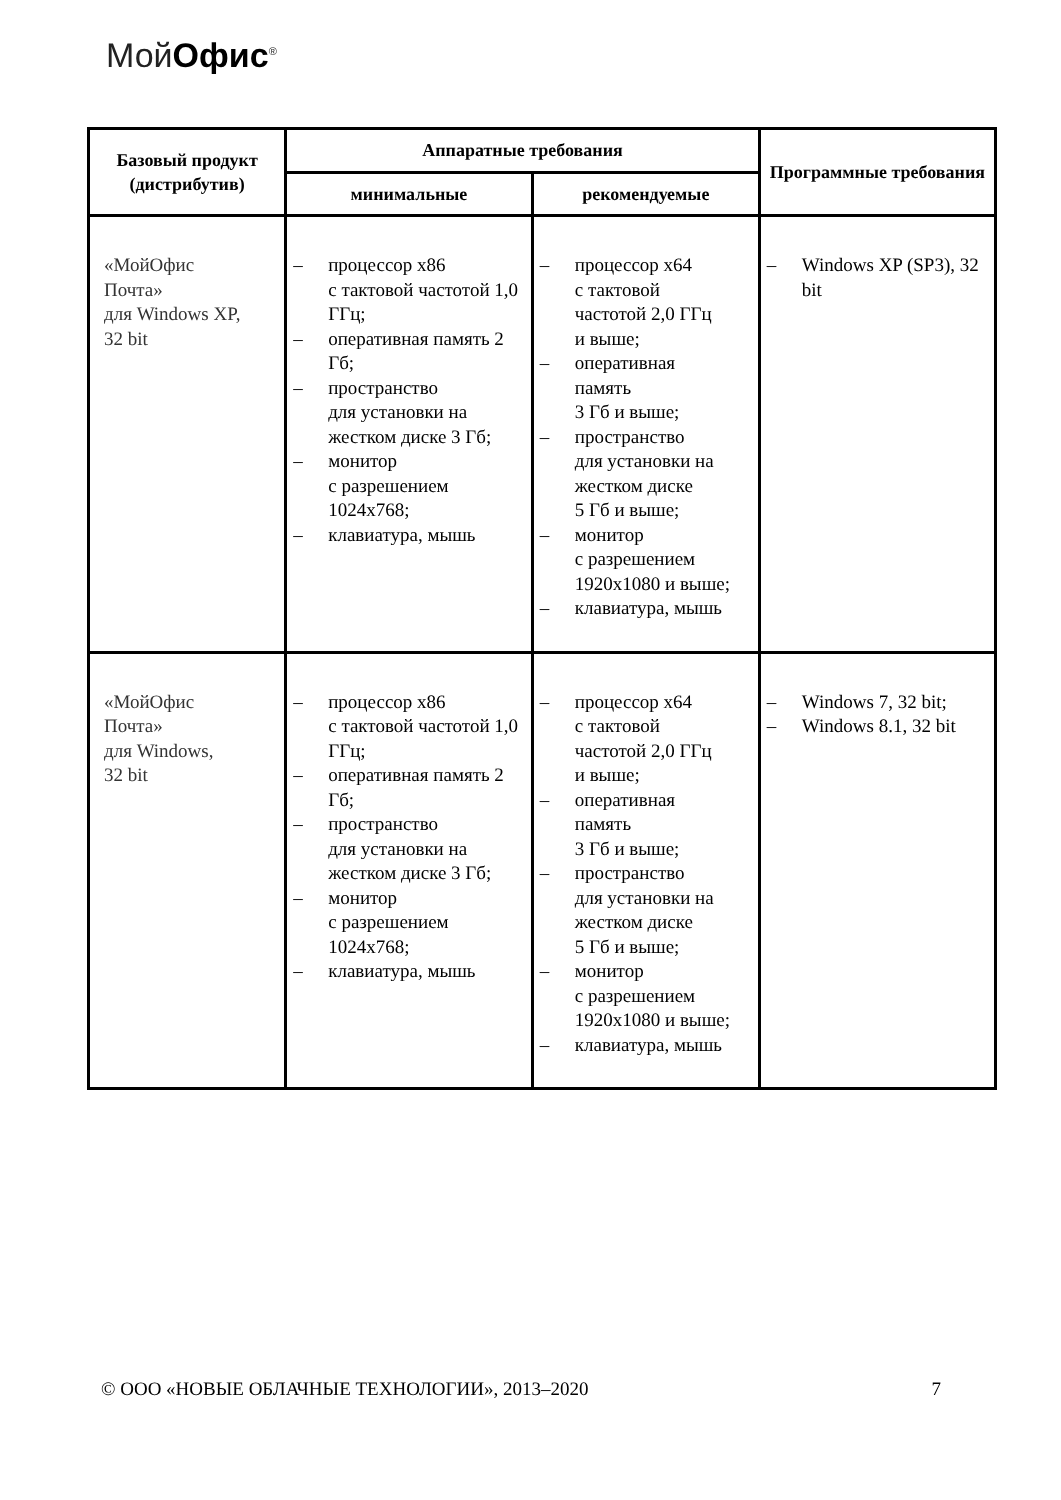МойОфис<sup>®</sup>
| Базовый продукт (дистрибутив) | Аппаратные требования | | Программные требования |
| --- | --- | --- | --- |
| | минимальные | рекомендуемые | |
| «МойОфис Почта» для Windows XP, 32 bit | – процессор x86 с тактовой частотой 1,0 ГГц; – оперативная память 2 Гб; – пространство для установки на жестком диске 3 Гб; – монитор с разрешением 1024x768; – клавиатура, мышь | – процессор x64 с тактовой частотой 2,0 ГГц и выше; – оперативная память 3 Гб и выше; – пространство для установки на жестком диске 5 Гб и выше; – монитор с разрешением 1920x1080 и выше; – клавиатура, мышь | – Windows XP (SP3), 32 bit |
| «МойОфис Почта» для Windows, 32 bit | – процессор x86 с тактовой частотой 1,0 ГГц; – оперативная память 2 Гб; – пространство для установки на жестком диске 3 Гб; – монитор с разрешением 1024x768; – клавиатура, мышь | – процессор x64 с тактовой частотой 2,0 ГГц и выше; – оперативная память 3 Гб и выше; – пространство для установки на жестком диске 5 Гб и выше; – монитор с разрешением 1920x1080 и выше; – клавиатура, мышь | – Windows 7, 32 bit; – Windows 8.1, 32 bit |
© ООО «НОВЫЕ ОБЛАЧНЫЕ ТЕХНОЛОГИИ», 2013–2020 7